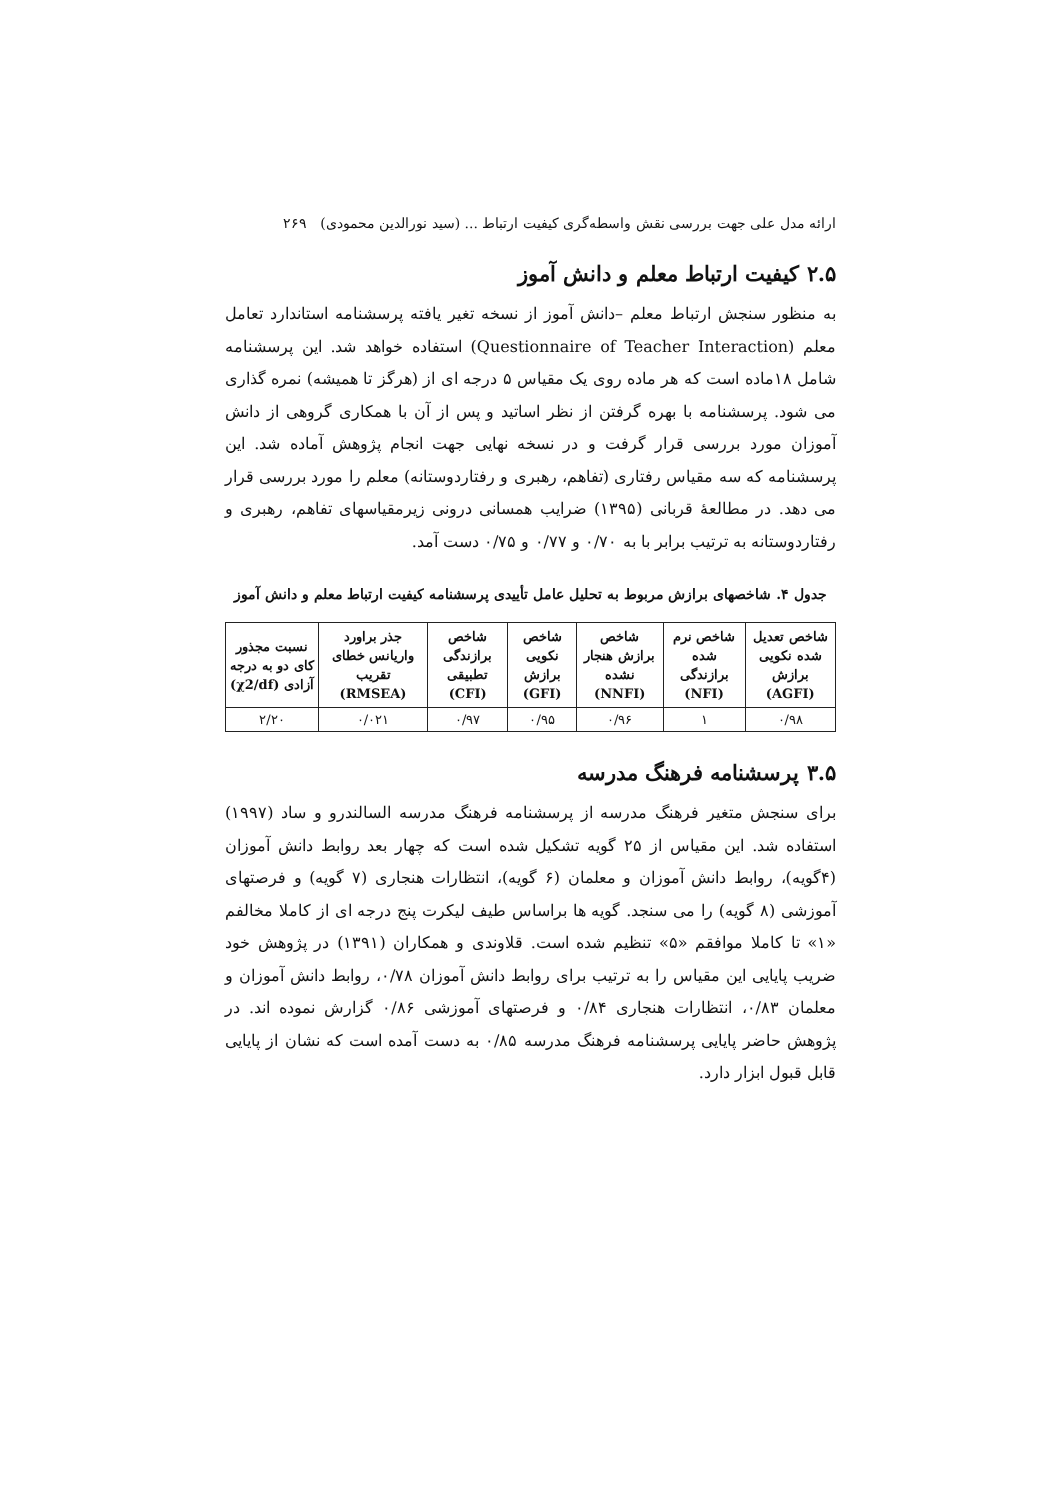ارائه مدل علی جهت بررسی نقش واسطه‌گری کیفیت ارتباط ... (سید نورالدین محمودی) ۲۶۹
۲.۵ کیفیت ارتباط معلم و دانش آموز
به منظور سنجش ارتباط معلم –دانش آموز از نسخه تغیر یافته پرسشنامه استاندارد تعامل معلم (Questionnaire of Teacher Interaction) استفاده خواهد شد. این پرسشنامه شامل ۱۸ماده است که هر ماده روی یک مقیاس ۵ درجه ای از (هرگز تا همیشه) نمره گذاری می شود. پرسشنامه با بهره گرفتن از نظر اساتید و پس از آن با همکاری گروهی از دانش آموزان مورد بررسی قرار گرفت و در نسخه نهایی جهت انجام پژوهش آماده شد. این پرسشنامه که سه مقیاس رفتاری (تفاهم، رهبری و رفتاردوستانه) معلم را مورد بررسی قرار می دهد. در مطالعهٔ قربانی (۱۳۹۵) ضرایب همسانی درونی زیرمقیاسهای تفاهم، رهبری و رفتاردوستانه به ترتیب برابر با به ۰/۷۰ و ۰/۷۷ و ۰/۷۵ دست آمد.
جدول ۴. شاخصهای برازش مربوط به تحلیل عامل تأییدی پرسشنامه کیفیت ارتباط معلم و دانش آموز
| شاخص تعدیل شده نکویی برازش (AGFI) | شاخص نرم شده برازندگی (NFI) | شاخص برازش هنجار نشده (NNFI) | شاخص نکویی برازش (GFI) | شاخص برازندگی تطبیقی (CFI) | جذر براورد واریانس خطای تقریب (RMSEA) | نسبت مجذور کای دو به درجه آزادی (χ2/df) |
| --- | --- | --- | --- | --- | --- | --- |
| ۰/۹۸ | ۱ | ۰/۹۶ | ۰/۹۵ | ۰/۹۷ | ۰/۰۲۱ | ۲/۲۰ |
۳.۵ پرسشنامه فرهنگ مدرسه
برای سنجش متغیر فرهنگ مدرسه از پرسشنامه فرهنگ مدرسه السالندرو و ساد (۱۹۹۷) استفاده شد. این مقیاس از ۲۵ گویه تشکیل شده است که چهار بعد روابط دانش آموزان (۴گویه)، روابط دانش آموزان و معلمان (۶ گویه)، انتظارات هنجاری (۷ گویه) و فرصتهای آموزشی (۸ گویه) را می سنجد. گویه ها براساس طیف لیکرت پنج درجه ای از کاملا مخالفم «۱» تا کاملا موافقم «۵» تنظیم شده است. قلاوندی و همکاران (۱۳۹۱) در پژوهش خود ضریب پایایی این مقیاس را به ترتیب برای روابط دانش آموزان ۰/۷۸، روابط دانش آموزان و معلمان ۰/۸۳، انتظارات هنجاری ۰/۸۴ و فرصتهای آموزشی ۰/۸۶ گزارش نموده اند. در پژوهش حاضر پایایی پرسشنامه فرهنگ مدرسه ۰/۸۵ به دست آمده است که نشان از پایایی قابل قبول ابزار دارد.